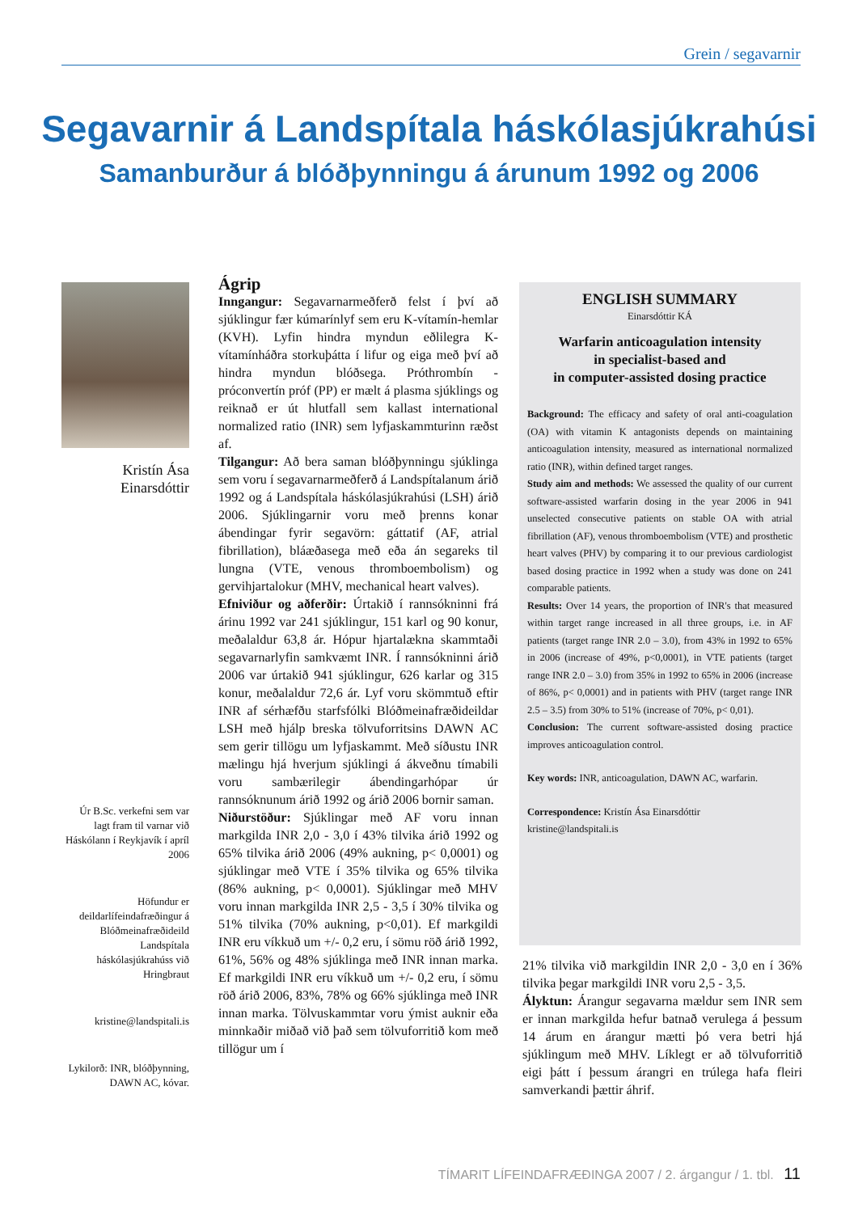Grein / segavarnir
Segavarnir á Landspítala háskólasjúkrahúsi
Samanburður á blóðþynningu á árunum 1992 og 2006
Kristín Ása
Einarsdóttir
Úr B.Sc. verkefni sem var lagt fram til varnar við Háskólann í Reykjavík í apríl 2006
Höfundur er deildarlífeindafræðingur á Blóðmeinafræðideild Landspítala háskólasjúkrahúss við Hringbraut
kristine@landspitali.is
Lykilorð: INR, blóðþynning, DAWN AC, kóvar.
Ágrip
Inngangur: Segavarnarmeðferð felst í því að sjúklingur fær kúmarínlyf sem eru K-vítamín-hemlar (KVH). Lyfin hindra myndun eðlilegra K-vítamínháðra storkuþátta í lifur og eiga með því að hindra myndun blóðsega. Próthrombín - próconvertín próf (PP) er mælt á plasma sjúklings og reiknað er út hlutfall sem kallast international normalized ratio (INR) sem lyfjaskammturinn ræðst af.
Tilgangur: Að bera saman blóðþynningu sjúklinga sem voru í segavarnarmeðferð á Landspítalanum árið 1992 og á Landspítala háskólasjúkrahúsi (LSH) árið 2006. Sjúklingarnir voru með þrenns konar ábendingar fyrir segavörn: gáttatif (AF, atrial fibrillation), bláæðasega með eða án segareks til lungna (VTE, venous thromboembolism) og gervihjartalokur (MHV, mechanical heart valves).
Efniviður og aðferðir: Úrtakið í rannsókninni frá árinu 1992 var 241 sjúklingur, 151 karl og 90 konur, meðalaldur 63,8 ár. Hópur hjartalækna skammtaði segavarnarlyfin samkvæmt INR. Í rannsókninni árið 2006 var úrtakið 941 sjúklingur, 626 karlar og 315 konur, meðalaldur 72,6 ár. Lyf voru skömmtuð eftir INR af sérhæfðu starfsfólki Blóðmeinafræðideildar LSH með hjálp breska tölvuforritsins DAWN AC sem gerir tillögu um lyfjaskammt. Með síðustu INR mælingu hjá hverjum sjúklingi á ákveðnu tímabili voru sambærilegir ábendingarhópar úr rannsóknunum árið 1992 og árið 2006 bornir saman.
Niðurstöður: Sjúklingar með AF voru innan markgilda INR 2,0 - 3,0 í 43% tilvika árið 1992 og 65% tilvika árið 2006 (49% aukning, p< 0,0001) og sjúklingar með VTE í 35% tilvika og 65% tilvika (86% aukning, p< 0,0001). Sjúklingar með MHV voru innan markgilda INR 2,5 - 3,5 í 30% tilvika og 51% tilvika (70% aukning, p<0,01). Ef markgildi INR eru víkkuð um +/- 0,2 eru, í sömu röð árið 1992, 61%, 56% og 48% sjúklinga með INR innan marka. Ef markgildi INR eru víkkuð um +/- 0,2 eru, í sömu röð árið 2006, 83%, 78% og 66% sjúklinga með INR innan marka. Tölvuskammtar voru ýmist auknir eða minnkaðir miðað við það sem tölvuforritið kom með tillögur um í
ENGLISH SUMMARY
Einarsdóttir KÁ
Warfarin anticoagulation intensity
in specialist-based and
in computer-assisted dosing practice
Background: The efficacy and safety of oral anti-coagulation (OA) with vitamin K antagonists depends on maintaining anticoagulation intensity, measured as international normalized ratio (INR), within defined target ranges.
Study aim and methods: We assessed the quality of our current software-assisted warfarin dosing in the year 2006 in 941 unselected consecutive patients on stable OA with atrial fibrillation (AF), venous thromboembolism (VTE) and prosthetic heart valves (PHV) by comparing it to our previous cardiologist based dosing practice in 1992 when a study was done on 241 comparable patients.
Results: Over 14 years, the proportion of INR's that measured within target range increased in all three groups, i.e. in AF patients (target range INR 2.0 – 3.0), from 43% in 1992 to 65% in 2006 (increase of 49%, p<0,0001), in VTE patients (target range INR 2.0 – 3.0) from 35% in 1992 to 65% in 2006 (increase of 86%, p< 0,0001) and in patients with PHV (target range INR 2.5 – 3.5) from 30% to 51% (increase of 70%, p< 0,01).
Conclusion: The current software-assisted dosing practice improves anticoagulation control.
Key words: INR, anticoagulation, DAWN AC, warfarin.
Correspondence: Kristín Ása Einarsdóttir
kristine@landspitali.is
21% tilvika við markgildin INR 2,0 - 3,0 en í 36% tilvika þegar markgildi INR voru 2,5 - 3,5.
Ályktun: Árangur segavarna mældur sem INR sem er innan markgilda hefur batnað verulega á þessum 14 árum en árangur mætti þó vera betri hjá sjúklingum með MHV. Líklegt er að tölvuforritið eigi þátt í þessum árangri en trúlega hafa fleiri samverkandi þættir áhrif.
TÍMARIT LÍFEINDAFRÆÐINGA 2007 / 2. árgangur / 1. tbl. 11